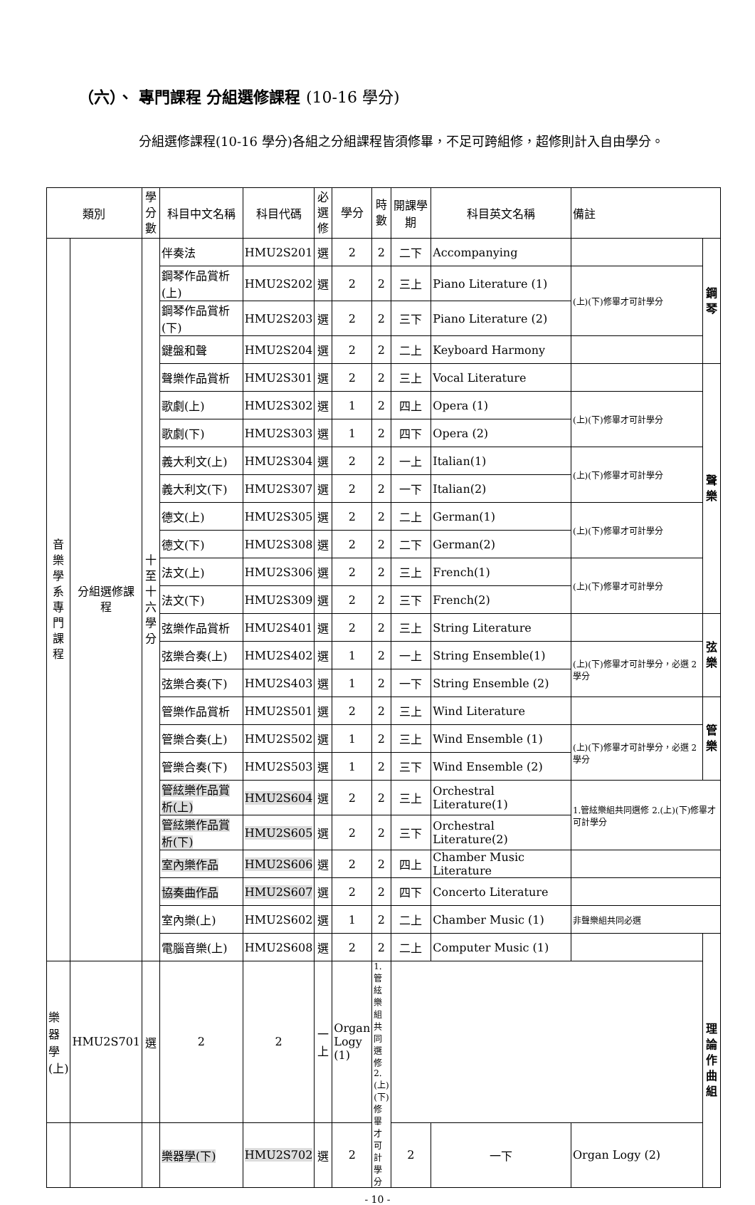（六）、 專門課程 分組選修課程 (10-16 學分)
分組選修課程(10-16 學分)各組之分組課程皆須修畢，不足可跨組修，超修則計入自由學分。
| 類別 | | 學分數 | 科目中文名稱 | 科目代碼 | 必選修 | 學分 | 時數 | 開課學期 | 科目英文名稱 | 備註 | |
| --- | --- | --- | --- | --- | --- | --- | --- | --- | --- | --- | --- |
| 音樂學系專門課程 | 分組選修課程 | 十至十六學分 | 伴奏法 | HMU2S201 | 選 | 2 | 2 | 二下 | Accompanying | | 鋼琴 |
| | | | 鋼琴作品賞析(上) | HMU2S202 | 選 | 2 | 2 | 三上 | Piano Literature (1) | (上)(下)修畢才可計學分 | |
| | | | 鋼琴作品賞析(下) | HMU2S203 | 選 | 2 | 2 | 三下 | Piano Literature (2) | | |
| | | | 鍵盤和聲 | HMU2S204 | 選 | 2 | 2 | 二上 | Keyboard Harmony | | |
| | | | 聲樂作品賞析 | HMU2S301 | 選 | 2 | 2 | 三上 | Vocal Literature | | 聲樂 |
| | | | 歌劇(上) | HMU2S302 | 選 | 1 | 2 | 四上 | Opera (1) | (上)(下)修畢才可計學分 | |
| | | | 歌劇(下) | HMU2S303 | 選 | 1 | 2 | 四下 | Opera (2) | | |
| | | | 義大利文(上) | HMU2S304 | 選 | 2 | 2 | 一上 | Italian(1) | (上)(下)修畢才可計學分 | |
| | | | 義大利文(下) | HMU2S307 | 選 | 2 | 2 | 一下 | Italian(2) | | |
| | | | 德文(上) | HMU2S305 | 選 | 2 | 2 | 二上 | German(1) | (上)(下)修畢才可計學分 | |
| | | | 德文(下) | HMU2S308 | 選 | 2 | 2 | 二下 | German(2) | | |
| | | | 法文(上) | HMU2S306 | 選 | 2 | 2 | 三上 | French(1) | (上)(下)修畢才可計學分 | |
| | | | 法文(下) | HMU2S309 | 選 | 2 | 2 | 三下 | French(2) | | |
| | | | 弦樂作品賞析 | HMU2S401 | 選 | 2 | 2 | 三上 | String Literature | | 弦樂 |
| | | | 弦樂合奏(上) | HMU2S402 | 選 | 1 | 2 | 一上 | String Ensemble(1) | (上)(下)修畢才可計學分，必選 2 學分 | |
| | | | 弦樂合奏(下) | HMU2S403 | 選 | 1 | 2 | 一下 | String Ensemble (2) | | |
| | | | 管樂作品賞析 | HMU2S501 | 選 | 2 | 2 | 三上 | Wind Literature | | 管樂 |
| | | | 管樂合奏(上) | HMU2S502 | 選 | 1 | 2 | 三上 | Wind Ensemble (1) | (上)(下)修畢才可計學分，必選 2 學分 | |
| | | | 管樂合奏(下) | HMU2S503 | 選 | 1 | 2 | 三下 | Wind Ensemble (2) | | |
| | | | 管絃樂作品賞析(上) | HMU2S604 | 選 | 2 | 2 | 三上 | Orchestral Literature(1) | 1.管絃樂組共同選修 2.(上)(下)修畢才可計學分 | |
| | | | 管絃樂作品賞析(下) | HMU2S605 | 選 | 2 | 2 | 三下 | Orchestral Literature(2) | | |
| | | | 室內樂作品 | HMU2S606 | 選 | 2 | 2 | 四上 | Chamber Music Literature | | |
| | | | 協奏曲作品 | HMU2S607 | 選 | 2 | 2 | 四下 | Concerto Literature | | |
| | | | 室內樂(上) | HMU2S602 | 選 | 1 | 2 | 二上 | Chamber Music (1) | 非聲樂組共同必選 | |
| | | | 電腦音樂(上) | HMU2S608 | 選 | 2 | 2 | 二上 | Computer Music (1) | | 理論作曲組 |
| | | | 樂器學(上) | HMU2S701 | 選 | 2 | 2 | 一上 | Organ Logy (1) | 1.管絃樂組共同選修 2.(上)(下)修畢才可計學分 | |
| | | | 樂器學(下) | HMU2S702 | 選 | 2 | 2 | 一下 | Organ Logy (2) | | |
- 10 -